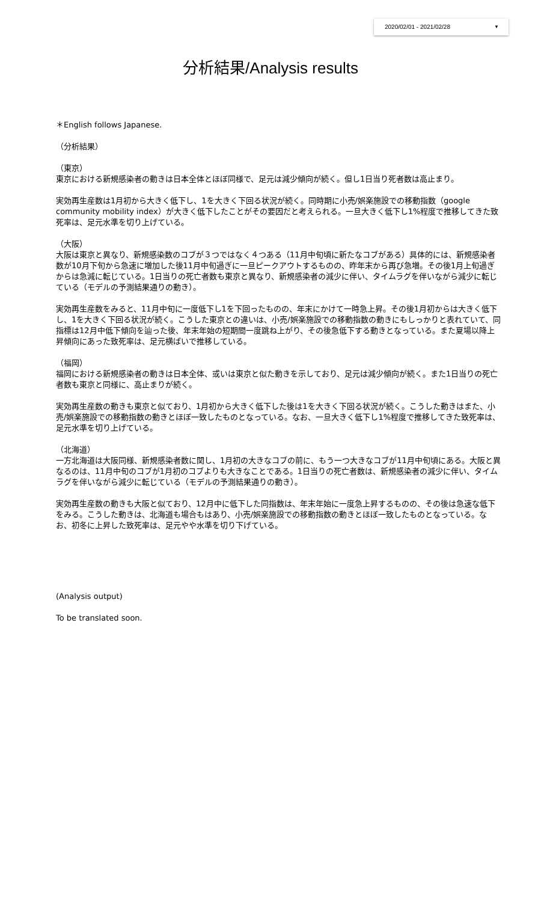2020/02/01 - 2021/02/28 ▼
分析結果/Analysis results
＊English follows Japanese.
（分析結果）
（東京）
東京における新規感染者の動きは日本全体とほぼ同様で、足元は減少傾向が続く。但し1日当り死者数は高止まり。
実効再生産数は1月初から大きく低下し、1を大きく下回る状況が続く。同時期に小売/娯楽施設での移動指数（google community mobility index）が大きく低下したことがその要因だと考えられる。一旦大きく低下し1%程度で推移してきた致死率は、足元水準を切り上げている。
（大阪）
大阪は東京と異なり、新規感染数のコブが３つではなく４つある（11月中旬頃に新たなコブがある）具体的には、新規感染者数が10月下旬から急速に増加した後11月中旬過ぎに一旦ピークアウトするものの、昨年末から再び急増。その後1月上旬過ぎからは急減に転じている。1日当りの死亡者数も東京と異なり、新規感染者の減少に伴い、タイムラグを伴いながら減少に転じている（モデルの予測結果通りの動き）。
実効再生産数をみると、11月中旬に一度低下し1を下回ったものの、年末にかけて一時急上昇。その後1月初からは大きく低下し、1を大きく下回る状況が続く。こうした東京との違いは、小売/娯楽施設での移動指数の動きにもしっかりと表れていて、同指標は12月中低下傾向を辿った後、年末年始の短期間一度跳ね上がり、その後急低下する動きとなっている。また夏場以降上昇傾向にあった致死率は、足元横ばいで推移している。
（福岡）
福岡における新規感染者の動きは日本全体、或いは東京と似た動きを示しており、足元は減少傾向が続く。また1日当りの死亡者数も東京と同様に、高止まりが続く。
実効再生産数の動きも東京と似ており、1月初から大きく低下した後は1を大きく下回る状況が続く。こうした動きはまた、小売/娯楽施設での移動指数の動きとほぼ一致したものとなっている。なお、一旦大きく低下し1%程度で推移してきた致死率は、足元水準を切り上げている。
（北海道）
一方北海道は大阪同様、新規感染者数に関し、1月初の大きなコブの前に、もう一つ大きなコブが11月中旬頃にある。大阪と異なるのは、11月中旬のコブが1月初のコブよりも大きなことである。1日当りの死亡者数は、新規感染者の減少に伴い、タイムラグを伴いながら減少に転じている（モデルの予測結果通りの動き）。
実効再生産数の動きも大阪と似ており、12月中に低下した同指数は、年末年始に一度急上昇するものの、その後は急速な低下をみる。こうした動きは、北海道も場合もはあり、小売/娯楽施設での移動指数の動きとほぼ一致したものとなっている。なお、初冬に上昇した致死率は、足元やや水準を切り下げている。
(Analysis output)
To be translated soon.